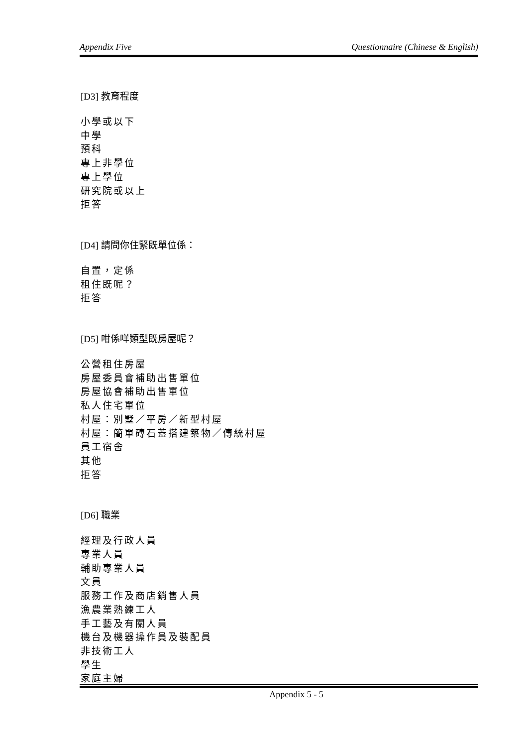Appendix Five Questionnaire (Chinese & English)
[D3] 教育程度
小學或以下
中學
預科
專上非學位
專上學位
研究院或以上
拒答
[D4] 請問你住緊既單位係：
自置，定係
租住既呢？
拒答
[D5] 咁係咩類型既房屋呢？
公營租住房屋
房屋委員會補助出售單位
房屋協會補助出售單位
私人住宅單位
村屋：別墅／平房／新型村屋
村屋：簡單磚石蓋搭建築物／傳統村屋
員工宿舍
其他
拒答
[D6] 職業
經理及行政人員
專業人員
輔助專業人員
文員
服務工作及商店銷售人員
漁農業熟練工人
手工藝及有關人員
機台及機器操作員及裝配員
非技術工人
學生
家庭主婦
Appendix 5 - 5